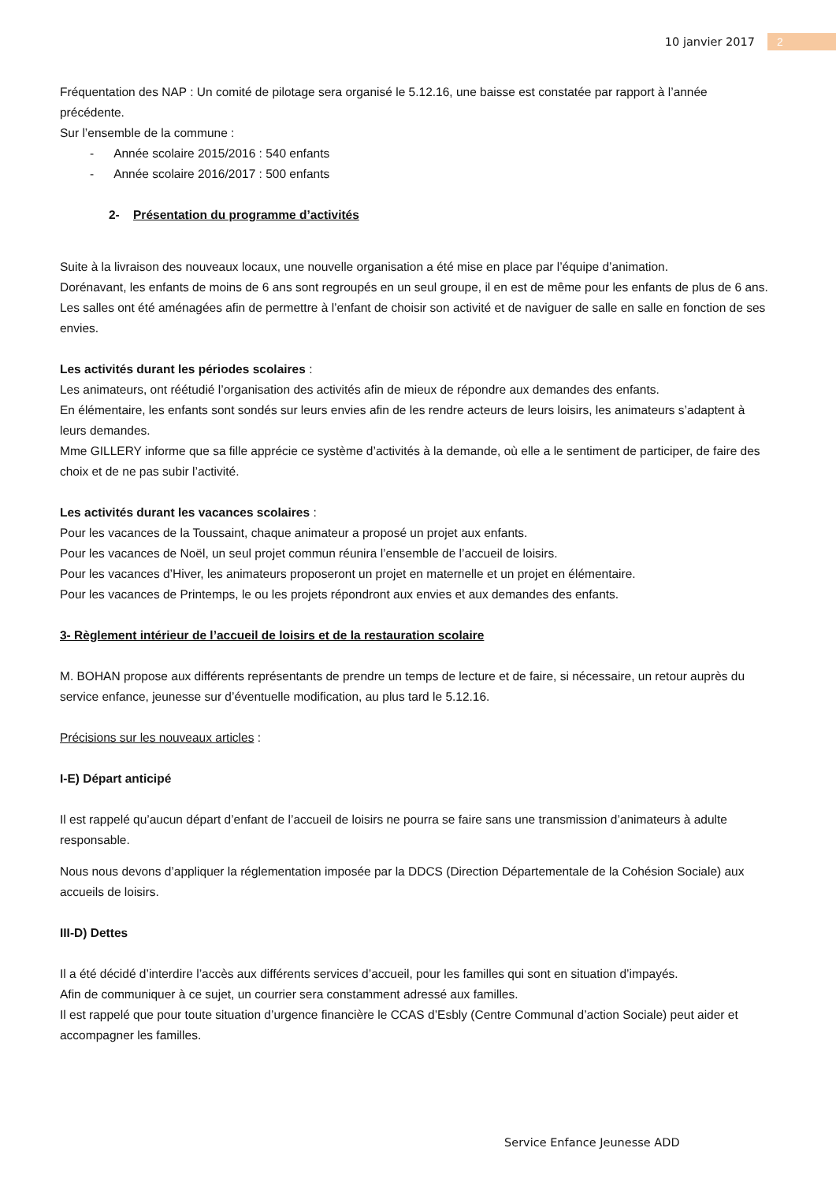10 janvier 2017 2
Fréquentation des NAP : Un comité de pilotage sera organisé le 5.12.16, une baisse est constatée par rapport à l’année précédente.
Sur l’ensemble de la commune :
- Année scolaire 2015/2016 : 540 enfants
- Année scolaire 2016/2017 : 500 enfants
2- Présentation du programme d’activités
Suite à la livraison des nouveaux locaux, une nouvelle organisation a été mise en place par l’équipe d’animation.
Dorénavant, les enfants de moins de 6 ans sont regroupés en un seul groupe, il en est de même pour les enfants de plus de 6 ans.
Les salles ont été aménagées afin de permettre à l’enfant de choisir son activité et de naviguer de salle en salle en fonction de ses envies.
Les activités durant les périodes scolaires :
Les animateurs, ont réétudié l’organisation des activités afin de mieux de répondre aux demandes des enfants.
En élémentaire, les enfants sont sondés sur leurs envies afin de les rendre acteurs de leurs loisirs, les animateurs s’adaptent à leurs demandes.
Mme GILLERY informe que sa fille apprécie ce système d’activités à la demande, où elle a le sentiment de participer, de faire des choix et de ne pas subir l’activité.
Les activités durant les vacances scolaires :
Pour les vacances de la Toussaint, chaque animateur a proposé un projet aux enfants.
Pour les vacances de Noël, un seul projet commun réunira l’ensemble de l’accueil de loisirs.
Pour les vacances d’Hiver, les animateurs proposeront un projet en maternelle et un projet en élémentaire.
Pour les vacances de Printemps, le ou les projets répondront aux envies et aux demandes des enfants.
3- Règlement intérieur de l’accueil de loisirs et de la restauration scolaire
M. BOHAN propose aux différents représentants de prendre un temps de lecture et de faire, si nécessaire, un retour auprès du service enfance, jeunesse sur d’éventuelle modification, au plus tard le 5.12.16.
Précisions sur les nouveaux articles :
I-E) Départ anticipé
Il est rappelé qu’aucun départ d’enfant de l’accueil de loisirs ne pourra se faire sans une transmission d’animateurs à adulte responsable.
Nous nous devons d’appliquer la réglementation imposée par la DDCS (Direction Départementale de la Cohésion Sociale) aux accueils de loisirs.
III-D) Dettes
Il a été décidé d’interdire l’accès aux différents services d’accueil, pour les familles qui sont en situation d’impayés.
Afin de communiquer à ce sujet, un courrier sera constamment adressé aux familles.
Il est rappelé que pour toute situation d’urgence financière le CCAS d’Esbly (Centre Communal d’action Sociale) peut aider et accompagner les familles.
Service Enfance Jeunesse ADD